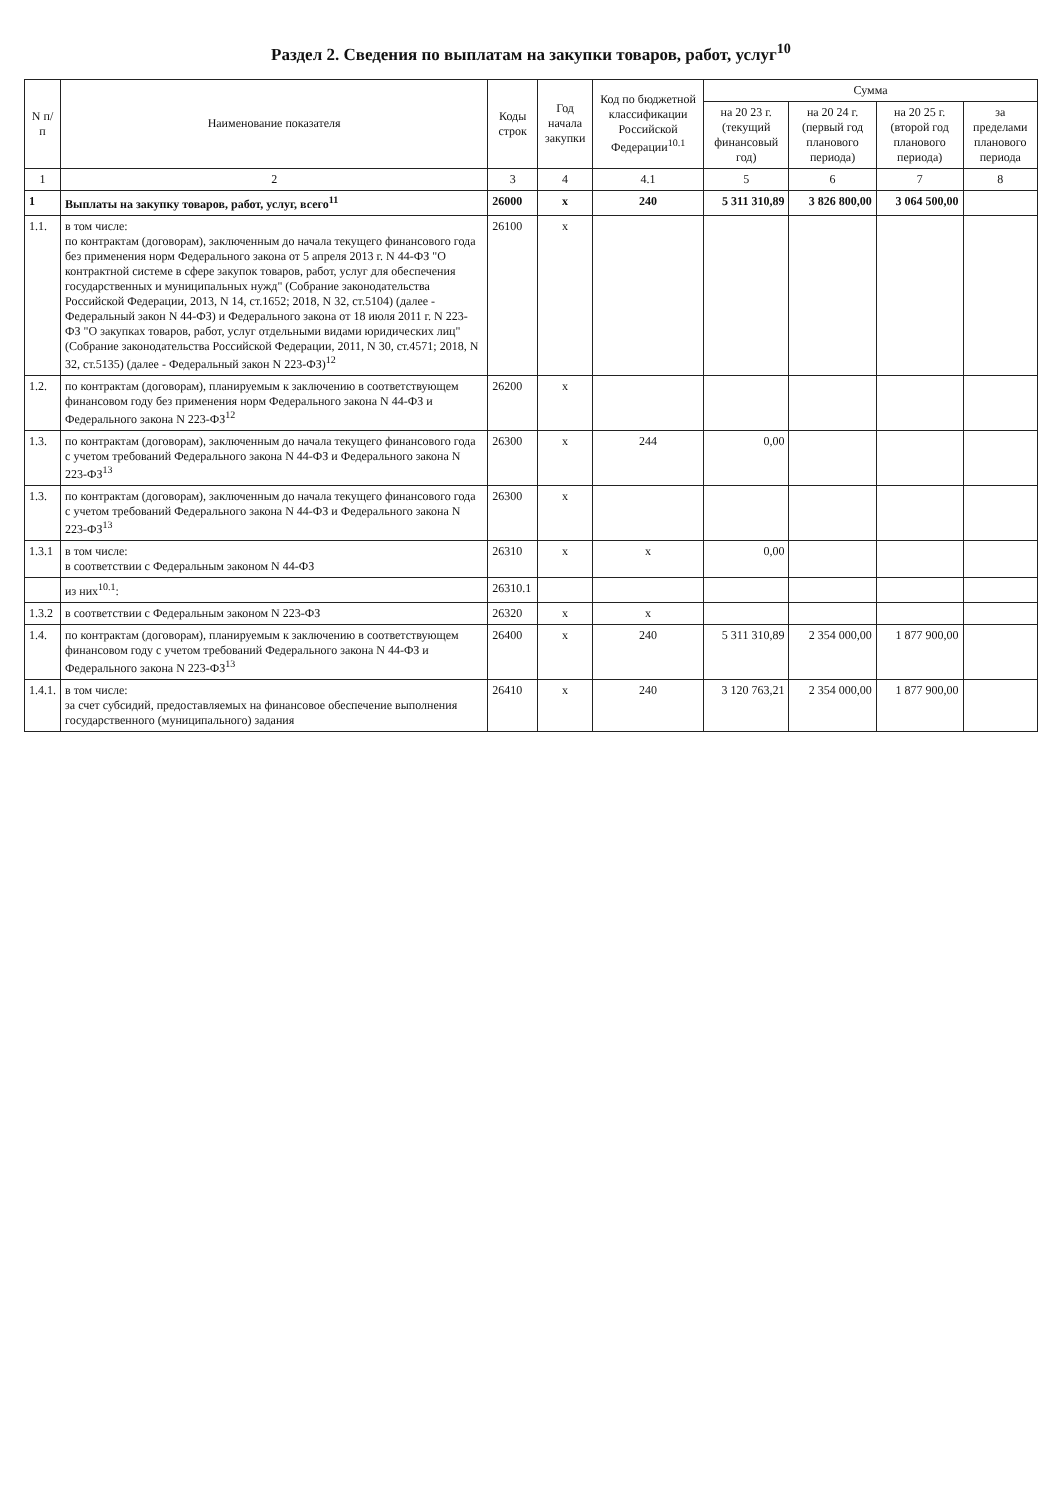Раздел 2. Сведения по выплатам на закупки товаров, работ, услуг<sup>10</sup>
| N п/п | Наименование показателя | Коды строк | Год начала закупки | Код по бюджетной классификации Российской Федерации<sup>10.1</sup> | Сумма | | | |
| --- | --- | --- | --- | --- | --- | --- | --- | --- |
| | | | | | на 20 23 г. (текущий финансовый год) | на 20 24 г. (первый год планового периода) | на 20 25 г. (второй год планового периода) | за пределами планового периода |
| 1 | 2 | 3 | 4 | 4.1 | 5 | 6 | 7 | 8 |
| 1 | Выплаты на закупку товаров, работ, услуг, всего<sup>11</sup> | 26000 | x | 240 | 5 311 310,89 | 3 826 800,00 | 3 064 500,00 | |
| 1.1. | в том числе: по контрактам (договорам), заключенным до начала текущего финансового года без применения норм Федерального закона от 5 апреля 2013 г. N 44-ФЗ "О контрактной системе в сфере закупок товаров, работ, услуг для обеспечения государственных и муниципальных нужд" (Собрание законодательства Российской Федерации, 2013, N 14, ст.1652; 2018, N 32, ст.5104) (далее - Федеральный закон N 44-ФЗ) и Федерального закона от 18 июля 2011 г. N 223-ФЗ "О закупках товаров, работ, услуг отдельными видами юридических лиц" (Собрание законодательства Российской Федерации, 2011, N 30, ст.4571; 2018, N 32, ст.5135) (далее - Федеральный закон N 223-ФЗ)<sup>12</sup> | 26100 | x | | | | | |
| 1.2. | по контрактам (договорам), планируемым к заключению в соответствующем финансовом году без применения норм Федерального закона N 44-ФЗ и Федерального закона N 223-ФЗ<sup>12</sup> | 26200 | x | | | | | |
| 1.3. | по контрактам (договорам), заключенным до начала текущего финансового года с учетом требований Федерального закона N 44-ФЗ и Федерального закона N 223-ФЗ<sup>13</sup> | 26300 | x | 244 | 0,00 | | | |
| 1.3. | по контрактам (договорам), заключенным до начала текущего финансового года с учетом требований Федерального закона N 44-ФЗ и Федерального закона N 223-ФЗ<sup>13</sup> | 26300 | x | | | | | |
| 1.3.1 | в том числе: в соответствии с Федеральным законом N 44-ФЗ | 26310 | x | x | 0,00 | | | |
| | из них<sup>10.1</sup>: | 26310.1 | | | | | | |
| 1.3.2 | в соответствии с Федеральным законом N 223-ФЗ | 26320 | x | x | | | | |
| 1.4. | по контрактам (договорам), планируемым к заключению в соответствующем финансовом году с учетом требований Федерального закона N 44-ФЗ и Федерального закона N 223-ФЗ<sup>13</sup> | 26400 | x | 240 | 5 311 310,89 | 2 354 000,00 | 1 877 900,00 | |
| 1.4.1. | в том числе: за счет субсидий, предоставляемых на финансовое обеспечение выполнения государственного (муниципального) задания | 26410 | x | 240 | 3 120 763,21 | 2 354 000,00 | 1 877 900,00 | |